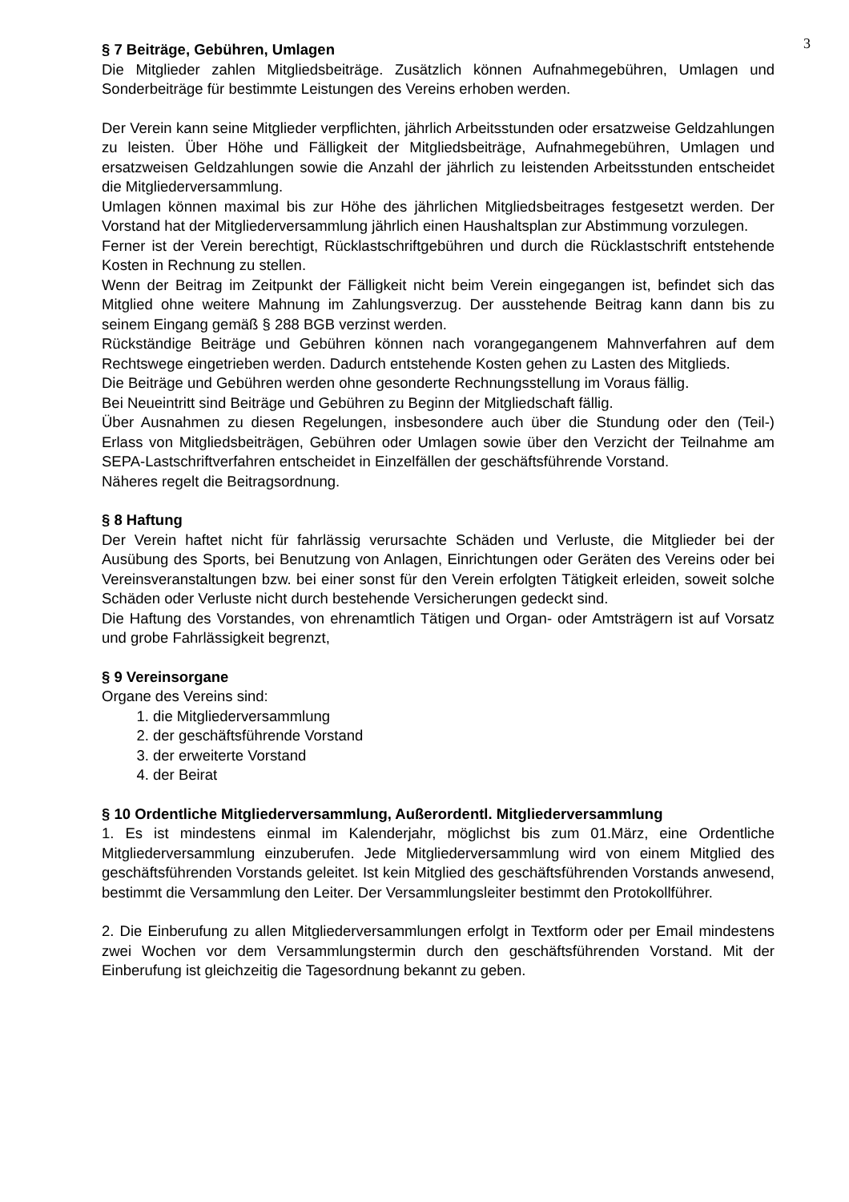3
§ 7 Beiträge, Gebühren, Umlagen
Die Mitglieder zahlen Mitgliedsbeiträge. Zusätzlich können Aufnahmegebühren, Umlagen und Sonderbeiträge für bestimmte Leistungen des Vereins erhoben werden.
Der Verein kann seine Mitglieder verpflichten, jährlich Arbeitsstunden oder ersatzweise Geldzahlungen zu leisten. Über Höhe und Fälligkeit der Mitgliedsbeiträge, Aufnahmegebühren, Umlagen und ersatzweisen Geldzahlungen sowie die Anzahl der jährlich zu leistenden Arbeitsstunden entscheidet die Mitgliederversammlung.
Umlagen können maximal bis zur Höhe des jährlichen Mitgliedsbeitrages festgesetzt werden. Der Vorstand hat der Mitgliederversammlung jährlich einen Haushaltsplan zur Abstimmung vorzulegen.
Ferner ist der Verein berechtigt, Rücklastschriftgebühren und durch die Rücklastschrift entstehende Kosten in Rechnung zu stellen.
Wenn der Beitrag im Zeitpunkt der Fälligkeit nicht beim Verein eingegangen ist, befindet sich das Mitglied ohne weitere Mahnung im Zahlungsverzug. Der ausstehende Beitrag kann dann bis zu seinem Eingang gemäß § 288 BGB verzinst werden.
Rückständige Beiträge und Gebühren können nach vorangegangenem Mahnverfahren auf dem Rechtswege eingetrieben werden. Dadurch entstehende Kosten gehen zu Lasten des Mitglieds.
Die Beiträge und Gebühren werden ohne gesonderte Rechnungsstellung im Voraus fällig.
Bei Neueintritt sind Beiträge und Gebühren zu Beginn der Mitgliedschaft fällig.
Über Ausnahmen zu diesen Regelungen, insbesondere auch über die Stundung oder den (Teil-) Erlass von Mitgliedsbeiträgen, Gebühren oder Umlagen sowie über den Verzicht der Teilnahme am SEPA-Lastschriftverfahren entscheidet in Einzelfällen der geschäftsführende Vorstand.
Näheres regelt die Beitragsordnung.
§ 8 Haftung
Der Verein haftet nicht für fahrlässig verursachte Schäden und Verluste, die Mitglieder bei der Ausübung des Sports, bei Benutzung von Anlagen, Einrichtungen oder Geräten des Vereins oder bei Vereinsveranstaltungen bzw. bei einer sonst für den Verein erfolgten Tätigkeit erleiden, soweit solche Schäden oder Verluste nicht durch bestehende Versicherungen gedeckt sind.
Die Haftung des Vorstandes, von ehrenamtlich Tätigen und Organ- oder Amtsträgern ist auf Vorsatz und grobe Fahrlässigkeit begrenzt,
§ 9 Vereinsorgane
Organe des Vereins sind:
1. die Mitgliederversammlung
2. der geschäftsführende Vorstand
3. der erweiterte Vorstand
4. der Beirat
§ 10 Ordentliche Mitgliederversammlung, Außerordentl. Mitgliederversammlung
1. Es ist mindestens einmal im Kalenderjahr, möglichst bis zum 01.März, eine Ordentliche Mitgliederversammlung einzuberufen. Jede Mitgliederversammlung wird von einem Mitglied des geschäftsführenden Vorstands geleitet. Ist kein Mitglied des geschäftsführenden Vorstands anwesend, bestimmt die Versammlung den Leiter. Der Versammlungsleiter bestimmt den Protokollführer.
2. Die Einberufung zu allen Mitgliederversammlungen erfolgt in Textform oder per Email mindestens zwei Wochen vor dem Versammlungstermin durch den geschäftsführenden Vorstand. Mit der Einberufung ist gleichzeitig die Tagesordnung bekannt zu geben.